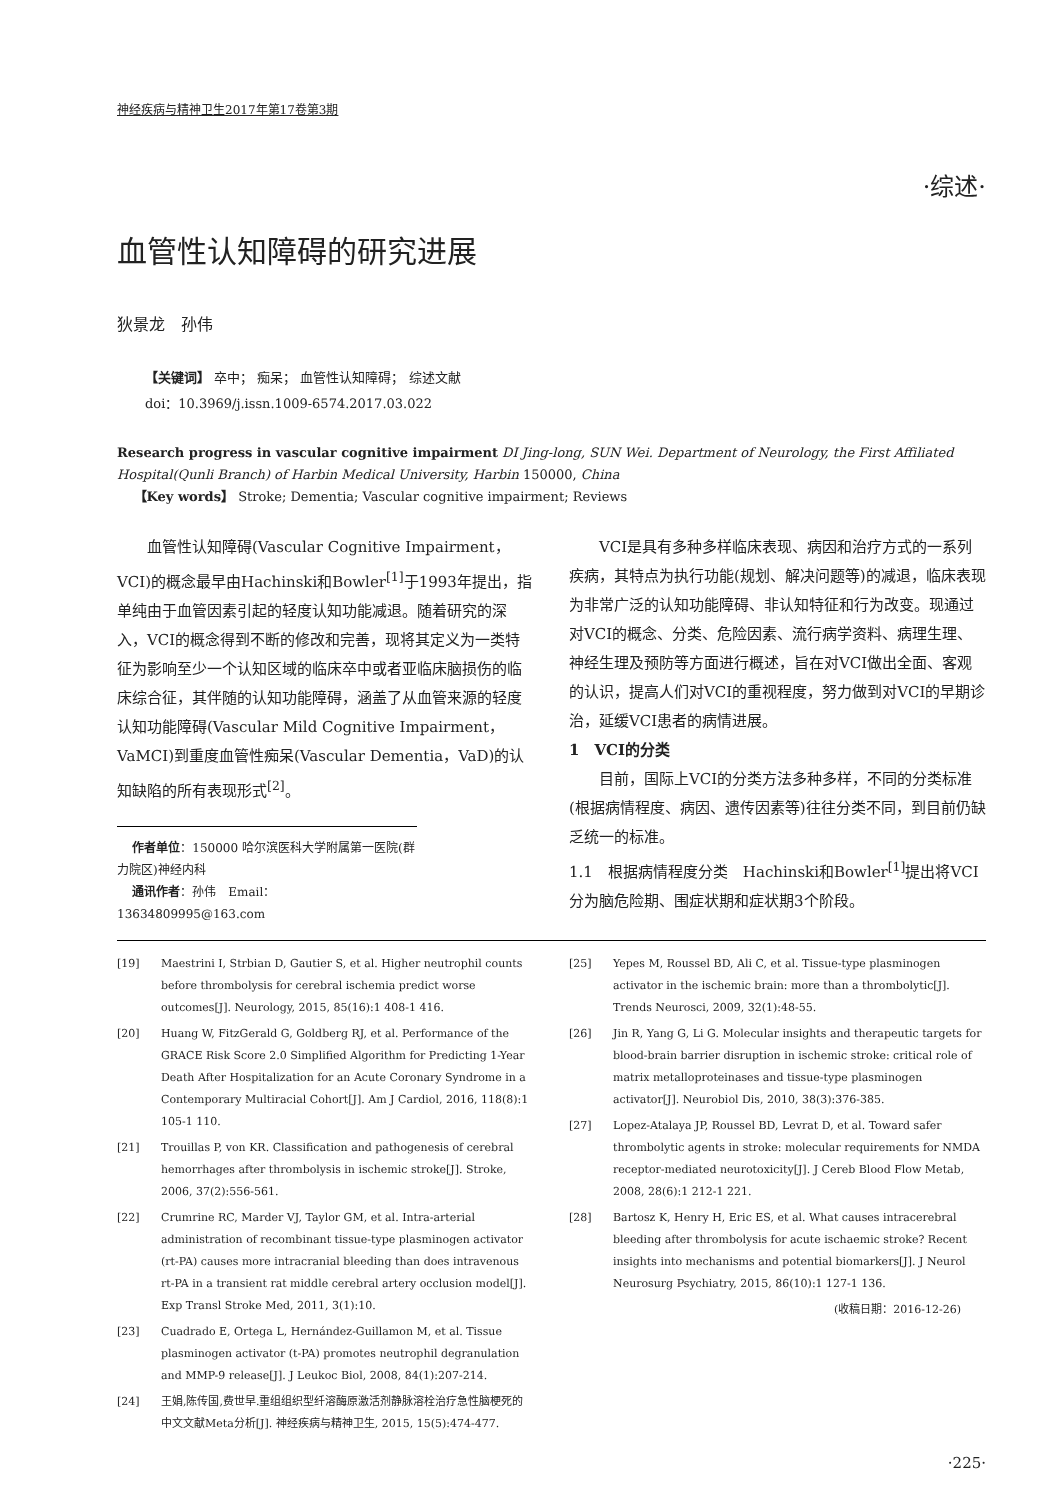神经疾病与精神卫生2017年第17卷第3期
·综述·
血管性认知障碍的研究进展
狄景龙　孙伟
【关键词】 卒中； 痴呆； 血管性认知障碍； 综述文献
doi：10.3969/j.issn.1009-6574.2017.03.022
Research progress in vascular cognitive impairment DI Jing-long, SUN Wei. Department of Neurology, the First Affiliated Hospital(Qunli Branch) of Harbin Medical University, Harbin 150000, China
【Key words】 Stroke; Dementia; Vascular cognitive impairment; Reviews
血管性认知障碍(Vascular Cognitive Impairment，VCI)的概念最早由Hachinski和Bowler<sup>[1]</sup>于1993年提出，指单纯由于血管因素引起的轻度认知功能减退。随着研究的深入，VCI的概念得到不断的修改和完善，现将其定义为一类特征为影响至少一个认知区域的临床卒中或者亚临床脑损伤的临床综合征，其伴随的认知功能障碍，涵盖了从血管来源的轻度认知功能障碍(Vascular Mild Cognitive Impairment，VaMCI)到重度血管性痴呆(Vascular Dementia，VaD)的认知缺陷的所有表现形式<sup>[2]</sup>。
作者单位：150000 哈尔滨医科大学附属第一医院(群力院区)神经内科
通讯作者：孙伟　Email：13634809995@163.com
VCI是具有多种多样临床表现、病因和治疗方式的一系列疾病，其特点为执行功能(规划、解决问题等)的减退，临床表现为非常广泛的认知功能障碍、非认知特征和行为改变。现通过对VCI的概念、分类、危险因素、流行病学资料、病理生理、神经生理及预防等方面进行概述，旨在对VCI做出全面、客观的认识，提高人们对VCI的重视程度，努力做到对VCI的早期诊治，延缓VCI患者的病情进展。
1　VCI的分类
目前，国际上VCI的分类方法多种多样，不同的分类标准(根据病情程度、病因、遗传因素等)往往分类不同，到目前仍缺乏统一的标准。
1.1　根据病情程度分类　Hachinski和Bowler<sup>[1]</sup>提出将VCI分为脑危险期、围症状期和症状期3个阶段。
[19] Maestrini I, Strbian D, Gautier S, et al. Higher neutrophil counts before thrombolysis for cerebral ischemia predict worse outcomes[J]. Neurology, 2015, 85(16):1 408-1 416.
[20] Huang W, FitzGerald G, Goldberg RJ, et al. Performance of the GRACE Risk Score 2.0 Simplified Algorithm for Predicting 1-Year Death After Hospitalization for an Acute Coronary Syndrome in a Contemporary Multiracial Cohort[J]. Am J Cardiol, 2016, 118(8):1 105-1 110.
[21] Trouillas P, von KR. Classification and pathogenesis of cerebral hemorrhages after thrombolysis in ischemic stroke[J]. Stroke, 2006, 37(2):556-561.
[22] Crumrine RC, Marder VJ, Taylor GM, et al. Intra-arterial administration of recombinant tissue-type plasminogen activator (rt-PA) causes more intracranial bleeding than does intravenous rt-PA in a transient rat middle cerebral artery occlusion model[J]. Exp Transl Stroke Med, 2011, 3(1):10.
[23] Cuadrado E, Ortega L, Hernández-Guillamon M, et al. Tissue plasminogen activator (t-PA) promotes neutrophil degranulation and MMP-9 release[J]. J Leukoc Biol, 2008, 84(1):207-214.
[24] 王娟,陈传国,费世早.重组组织型纤溶酶原激活剂静脉溶栓治疗急性脑梗死的中文文献Meta分析[J]. 神经疾病与精神卫生, 2015, 15(5):474-477.
[25] Yepes M, Roussel BD, Ali C, et al. Tissue-type plasminogen activator in the ischemic brain: more than a thrombolytic[J]. Trends Neurosci, 2009, 32(1):48-55.
[26] Jin R, Yang G, Li G. Molecular insights and therapeutic targets for blood-brain barrier disruption in ischemic stroke: critical role of matrix metalloproteinases and tissue-type plasminogen activator[J]. Neurobiol Dis, 2010, 38(3):376-385.
[27] Lopez-Atalaya JP, Roussel BD, Levrat D, et al. Toward safer thrombolytic agents in stroke: molecular requirements for NMDA receptor-mediated neurotoxicity[J]. J Cereb Blood Flow Metab, 2008, 28(6):1 212-1 221.
[28] Bartosz K, Henry H, Eric ES, et al. What causes intracerebral bleeding after thrombolysis for acute ischaemic stroke? Recent insights into mechanisms and potential biomarkers[J]. J Neurol Neurosurg Psychiatry, 2015, 86(10):1 127-1 136.
(收稿日期：2016-12-26)
·225·